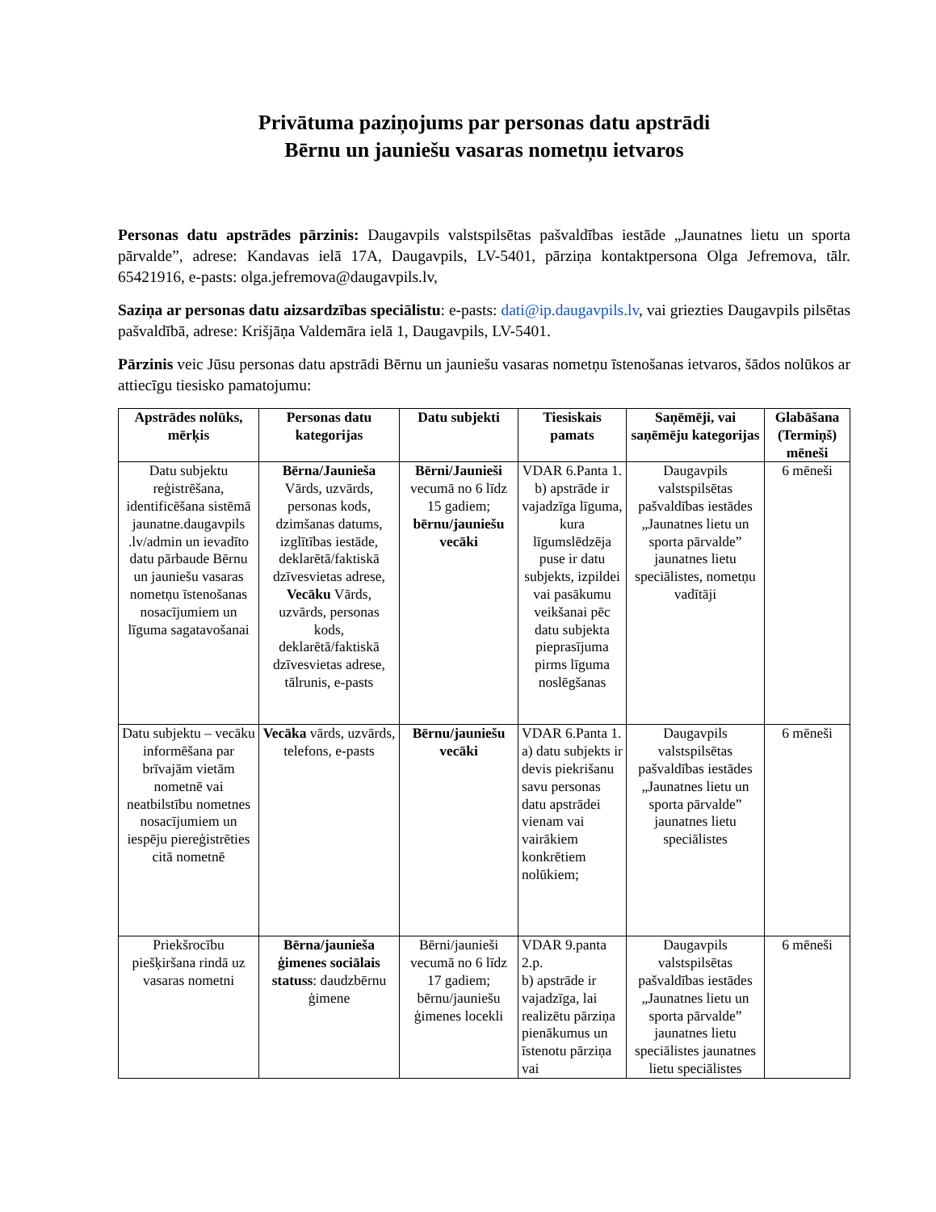Privātuma paziņojums par personas datu apstrādi
Bērnu un jauniešu vasaras nometņu ietvaros
Personas datu apstrādes pārzinis: Daugavpils valstspilsētas pašvaldības iestāde „Jaunatnes lietu un sporta pārvalde”, adrese: Kandavas ielā 17A, Daugavpils, LV-5401, pārziņa kontaktpersona Olga Jefremova, tālr. 65421916, e-pasts: olga.jefremova@daugavpils.lv,
Saziņa ar personas datu aizsardzības speciālistu: e-pasts: dati@ip.daugavpils.lv, vai griezties Daugavpils pilsētas pašvaldībā, adrese: Krišjāņa Valdemāra ielā 1, Daugavpils, LV-5401.
Pārzinis veic Jūsu personas datu apstrādi Bērnu un jauniešu vasaras nometņu īstenošanas ietvaros, šādos nolūkos ar attiecīgu tiesisko pamatojumu:
| Apstrādes nolūks, mērķis | Personas datu kategorijas | Datu subjekti | Tiesiskais pamats | Saņēmēji, vai saņēmēju kategorijas | Glabāšana (Termiņš) mēneši |
| --- | --- | --- | --- | --- | --- |
| Datu subjektu reģistrēšana, identificēšana sistēmā jaunatne.daugavpils .lv/admin un ievadīto datu pārbaude Bērnu un jauniešu vasaras nometņu īstenošanas nosacījumiem un līguma sagatavošanai | Bērna/Jaunieša Vārds, uzvārds, personas kods, dzimšanas datums, izglītības iestāde, deklarētā/faktiskā dzīvesvietas adrese, Vecāku Vārds, uzvārds, personas kods, deklarētā/faktiskā dzīvesvietas adrese, tālrunis, e-pasts | Bērni/Jaunieši vecumā no 6 līdz 15 gadiem; bērnu/jauniešu vecāki | VDAR 6.Panta 1. b) apstrāde ir vajadzīga līguma, kura līgumslēdzēja puse ir datu subjekts, izpildei vai pasākumu veikšanai pēc datu subjekta pieprasījuma pirms līguma noslēgšanas | Daugavpils valstspilsētas pašvaldības iestādes „Jaunatnes lietu un sporta pārvalde” jaunatnes lietu speciālistes, nometņu vadītāji | 6 mēneši |
| Datu subjektu – vecāku informēšana par brīvajām vietām nometnē vai neatbilstību nometnes nosacījumiem un iespēju piereģistrēties citā nometnē | Vecāka vārds, uzvārds, telefons, e-pasts | Bērnu/jauniešu vecāki | VDAR 6.Panta 1. a) datu subjekts ir devis piekrišanu savu personas datu apstrādei vienam vai vairākiem konkrētiem nolūkiem; | Daugavpils valstspilsētas pašvaldības iestādes „Jaunatnes lietu un sporta pārvalde” jaunatnes lietu speciālistes | 6 mēneši |
| Priekšrocību piešķiršana rindā uz vasaras nometni | Bērna/jaunieša ģimenes sociālais statuss : daudzbērnu ģimene | Bērni/jaunieši vecumā no 6 līdz 17 gadiem; bērnu/jauniešu ģimenes locekli | VDAR 9.panta 2.p. b) apstrāde ir vajadzīga, lai realizētu pārziņa pienākumus un īstenotu pārziņa vai | Daugavpils valstspilsētas pašvaldības iestādes „Jaunatnes lietu un sporta pārvalde” jaunatnes lietu speciālistes jaunatnes lietu speciālistes | 6 mēneši |